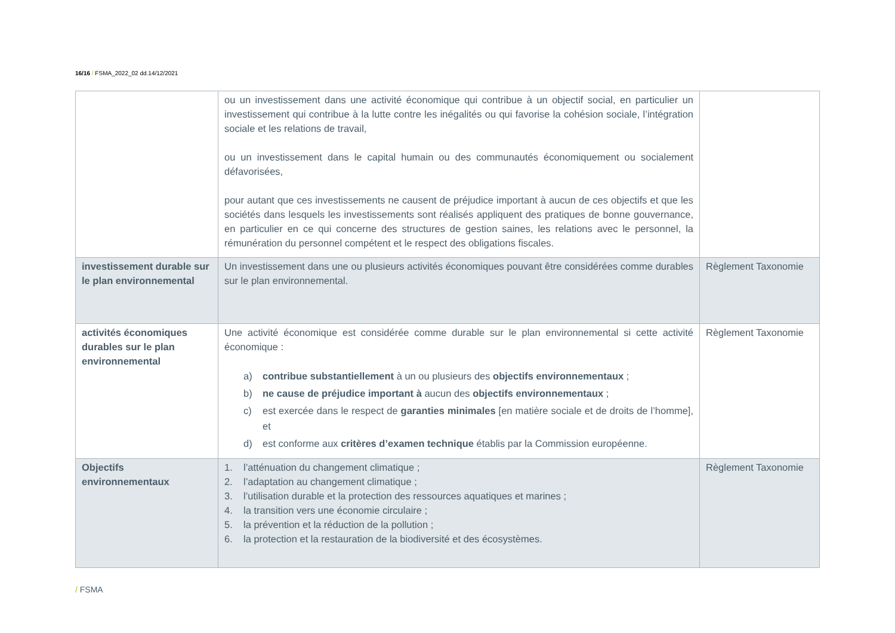16/16 / FSMA_2022_02 dd.14/12/2021
| | ou un investissement dans une activité économique qui contribue à un objectif social, en particulier un investissement qui contribue à la lutte contre les inégalités ou qui favorise la cohésion sociale, l’intégration sociale et les relations de travail, ou un investissement dans le capital humain ou des communautés économiquement ou socialement défavorisées, pour autant que ces investissements ne causent de préjudice important à aucun de ces objectifs et que les sociétés dans lesquels les investissements sont réalisés appliquent des pratiques de bonne gouvernance, en particulier en ce qui concerne des structures de gestion saines, les relations avec le personnel, la rémunération du personnel compétent et le respect des obligations fiscales. | |
| investissement durable sur le plan environnemental | Un investissement dans une ou plusieurs activités économiques pouvant être considérées comme durables sur le plan environnemental. | Règlement Taxonomie |
| activités économiques durables sur le plan environnemental | Une activité économique est considérée comme durable sur le plan environnemental si cette activité économique : a) contribue substantiellement à un ou plusieurs des objectifs environnementaux ; b) ne cause de préjudice important à aucun des objectifs environnementaux ; c) est exercée dans le respect de garanties minimales [en matière sociale et de droits de l’homme], et d) est conforme aux critères d’examen technique établis par la Commission européenne. | Règlement Taxonomie |
| Objectifs environnementaux | 1. l’atténuation du changement climatique ; 2. l’adaptation au changement climatique ; 3. l’utilisation durable et la protection des ressources aquatiques et marines ; 4. la transition vers une économie circulaire ; 5. la prévention et la réduction de la pollution ; 6. la protection et la restauration de la biodiversité et des écosystèmes. | Règlement Taxonomie |
/ FSMA